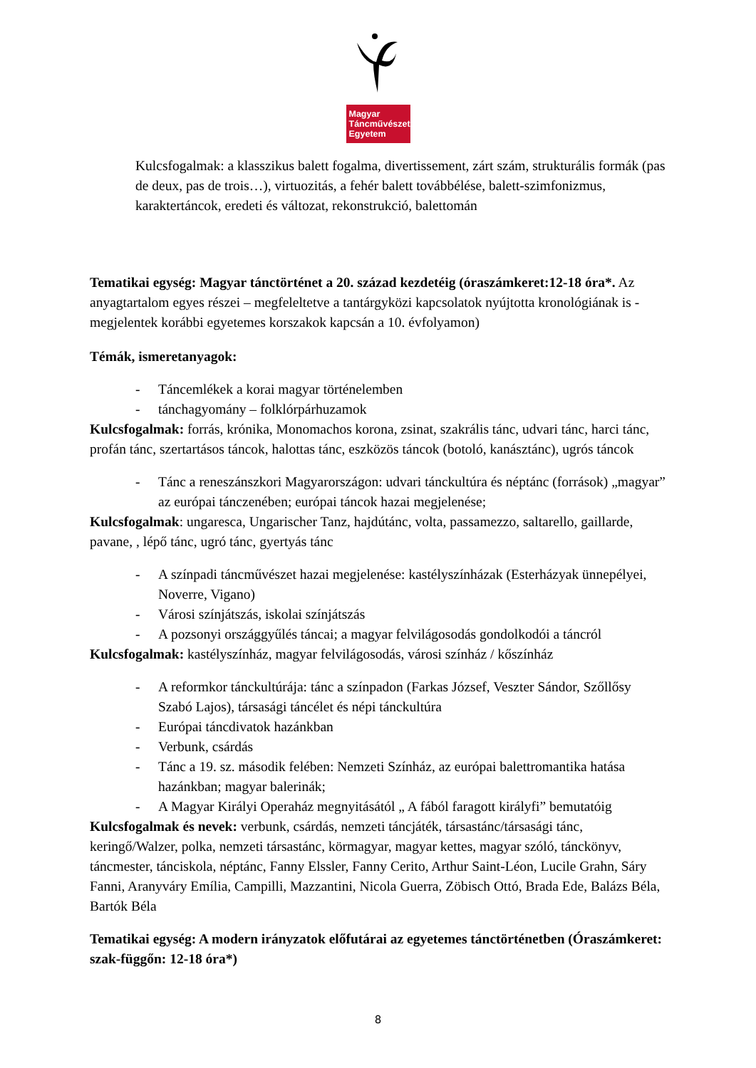Magyar
Táncművészeti
Egyetem
Kulcsfogalmak: a klasszikus balett fogalma, divertissement, zárt szám, strukturális formák (pas de deux, pas de trois…), virtuozitás, a fehér balett továbbélése, balett-szimfonizmus, karaktertáncok, eredeti és változat, rekonstrukció, balettomán
Tematikai egység: Magyar tánctörténet a 20. század kezdetéig (óraszámkeret:12-18 óra*. Az anyagtartalom egyes részei – megfeleltetve a tantárgyközi kapcsolatok nyújtotta kronológiának is - megjelentek korábbi egyetemes korszakok kapcsán a 10. évfolyamon)
Témák, ismeretanyagok:
- Táncemlékek a korai magyar történelemben
- tánchagyomány – folklórpárhuzamok
Kulcsfogalmak: forrás, krónika, Monomachos korona, zsinat, szakrális tánc, udvari tánc, harci tánc, profán tánc, szertartásos táncok, halottas tánc, eszközös táncok (botoló, kanásztánc), ugrós táncok
- Tánc a reneszánszkori Magyarországon: udvari tánckultúra és néptánc (források) „magyar” az európai tánczenében; európai táncok hazai megjelenése;
Kulcsfogalmak: ungaresca, Ungarischer Tanz, hajdútánc, volta, passamezzo, saltarello, gaillarde, pavane, , lépő tánc, ugró tánc, gyertyás tánc
- A színpadi táncművészet hazai megjelenése: kastélyszínházak (Esterházyak ünnepélyei, Noverre, Vigano)
- Városi színjátszás, iskolai színjátszás
- A pozsonyi országgyűlés táncai; a magyar felvilágosodás gondolkodói a táncról
Kulcsfogalmak: kastélyszínház, magyar felvilágosodás, városi színház / kőszínház
- A reformkor tánckultúrája: tánc a színpadon (Farkas József, Veszter Sándor, Szőllősy Szabó Lajos), társasági táncélet és népi tánckultúra
- Európai táncdivatok hazánkban
- Verbunk, csárdás
- Tánc a 19. sz. második felében: Nemzeti Színház, az európai balettromantika hatása hazánkban; magyar balerinák;
- A Magyar Királyi Operaház megnyitásától „ A fából faragott királyfi” bemutatóig
Kulcsfogalmak és nevek: verbunk, csárdás, nemzeti táncjáték, társastánc/társasági tánc, keringő/Walzer, polka, nemzeti társastánc, körmagyar, magyar kettes, magyar szóló, tánckönyv, táncmester, tánciskola, néptánc, Fanny Elssler, Fanny Cerito, Arthur Saint-Léon, Lucile Grahn, Sáry Fanni, Aranyváry Emília, Campilli, Mazzantini, Nicola Guerra, Zöbisch Ottó, Brada Ede, Balázs Béla, Bartók Béla
Tematikai egység: A modern irányzatok előfutárai az egyetemes tánctörténetben (Óraszámkeret: szak-függőn: 12-18 óra*)
8